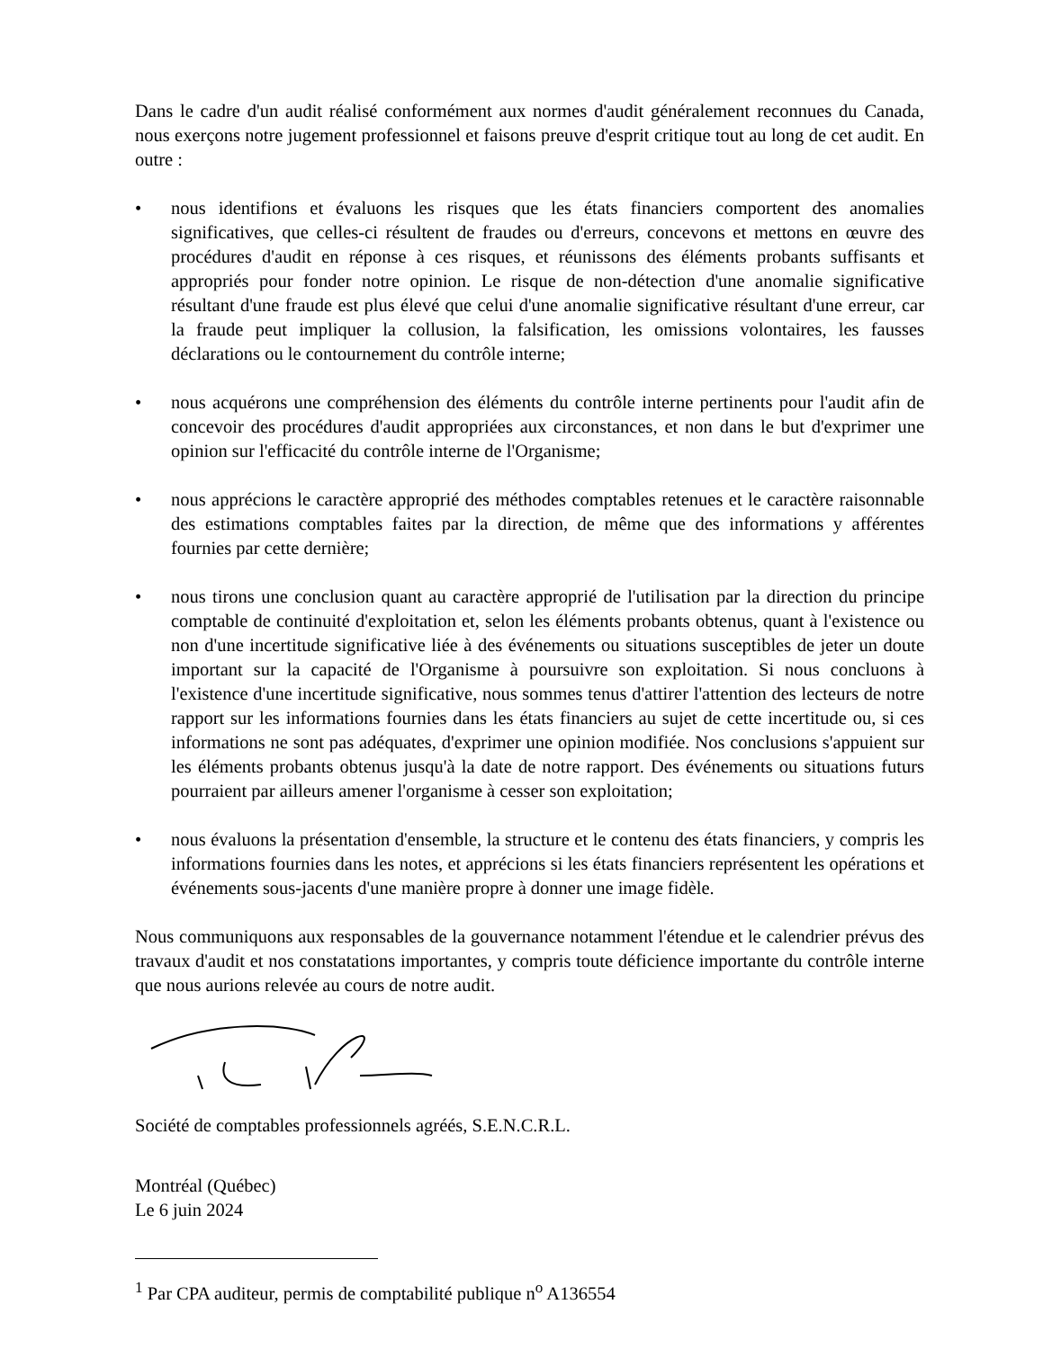Dans le cadre d'un audit réalisé conformément aux normes d'audit généralement reconnues du Canada, nous exerçons notre jugement professionnel et faisons preuve d'esprit critique tout au long de cet audit. En outre :
• nous identifions et évaluons les risques que les états financiers comportent des anomalies significatives, que celles-ci résultent de fraudes ou d'erreurs, concevons et mettons en œuvre des procédures d'audit en réponse à ces risques, et réunissons des éléments probants suffisants et appropriés pour fonder notre opinion. Le risque de non-détection d'une anomalie significative résultant d'une fraude est plus élevé que celui d'une anomalie significative résultant d'une erreur, car la fraude peut impliquer la collusion, la falsification, les omissions volontaires, les fausses déclarations ou le contournement du contrôle interne;
• nous acquérons une compréhension des éléments du contrôle interne pertinents pour l'audit afin de concevoir des procédures d'audit appropriées aux circonstances, et non dans le but d'exprimer une opinion sur l'efficacité du contrôle interne de l'Organisme;
• nous apprécions le caractère approprié des méthodes comptables retenues et le caractère raisonnable des estimations comptables faites par la direction, de même que des informations y afférentes fournies par cette dernière;
• nous tirons une conclusion quant au caractère approprié de l'utilisation par la direction du principe comptable de continuité d'exploitation et, selon les éléments probants obtenus, quant à l'existence ou non d'une incertitude significative liée à des événements ou situations susceptibles de jeter un doute important sur la capacité de l'Organisme à poursuivre son exploitation. Si nous concluons à l'existence d'une incertitude significative, nous sommes tenus d'attirer l'attention des lecteurs de notre rapport sur les informations fournies dans les états financiers au sujet de cette incertitude ou, si ces informations ne sont pas adéquates, d'exprimer une opinion modifiée. Nos conclusions s'appuient sur les éléments probants obtenus jusqu'à la date de notre rapport. Des événements ou situations futurs pourraient par ailleurs amener l'organisme à cesser son exploitation;
• nous évaluons la présentation d'ensemble, la structure et le contenu des états financiers, y compris les informations fournies dans les notes, et apprécions si les états financiers représentent les opérations et événements sous-jacents d'une manière propre à donner une image fidèle.
Nous communiquons aux responsables de la gouvernance notamment l'étendue et le calendrier prévus des travaux d'audit et nos constatations importantes, y compris toute déficience importante du contrôle interne que nous aurions relevée au cours de notre audit.
Société de comptables professionnels agréés, S.E.N.C.R.L.
Montréal (Québec)
Le 6 juin 2024
<sup>1</sup> Par CPA auditeur, permis de comptabilité publique n<sup>o</sup> A136554